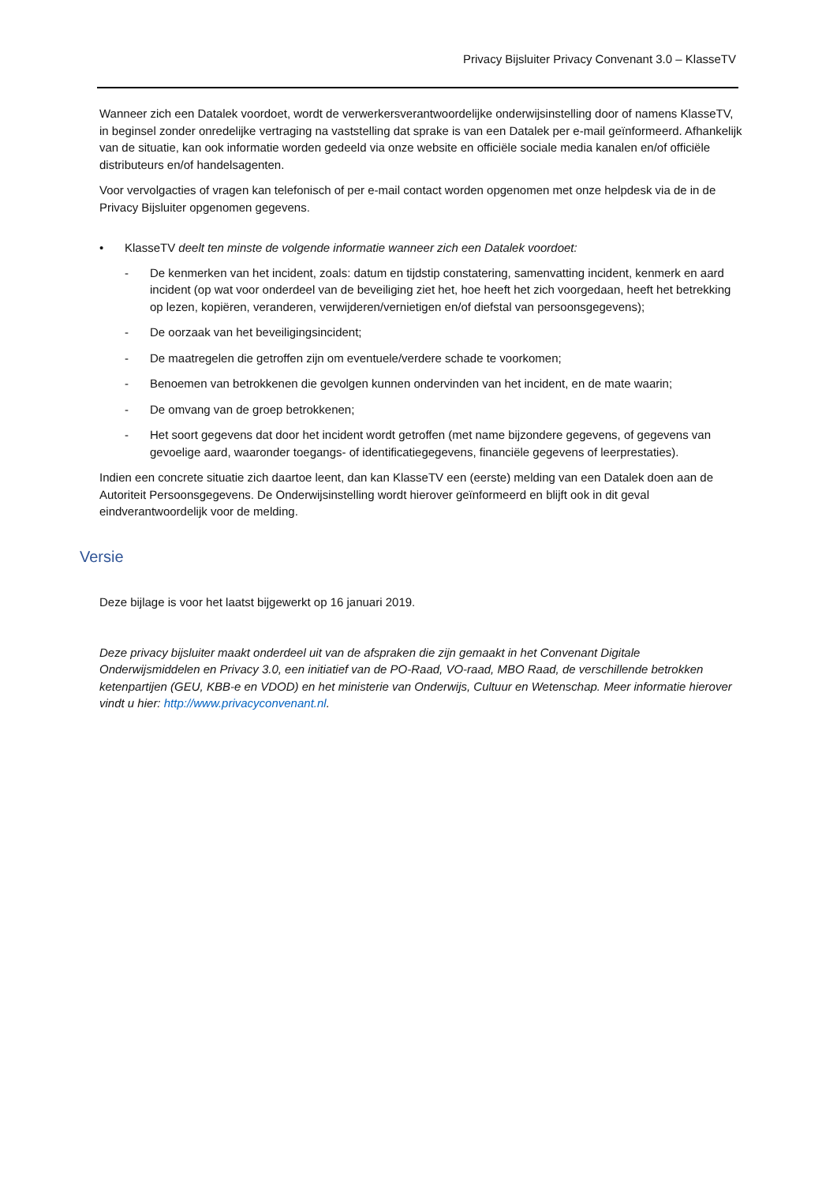Privacy Bijsluiter Privacy Convenant 3.0 – KlasseTV
Wanneer zich een Datalek voordoet, wordt de verwerkersverantwoordelijke onderwijsinstelling door of namens KlasseTV, in beginsel zonder onredelijke vertraging na vaststelling dat sprake is van een Datalek per e-mail geïnformeerd. Afhankelijk van de situatie, kan ook informatie worden gedeeld via onze website en officiële sociale media kanalen en/of officiële distributeurs en/of handelsagenten.
Voor vervolgacties of vragen kan telefonisch of per e-mail contact worden opgenomen met onze helpdesk via de in de Privacy Bijsluiter opgenomen gegevens.
• KlasseTV deelt ten minste de volgende informatie wanneer zich een Datalek voordoet:
- De kenmerken van het incident, zoals: datum en tijdstip constatering, samenvatting incident, kenmerk en aard incident (op wat voor onderdeel van de beveiliging ziet het, hoe heeft het zich voorgedaan, heeft het betrekking op lezen, kopiëren, veranderen, verwijderen/vernietigen en/of diefstal van persoonsgegevens);
- De oorzaak van het beveiligingsincident;
- De maatregelen die getroffen zijn om eventuele/verdere schade te voorkomen;
- Benoemen van betrokkenen die gevolgen kunnen ondervinden van het incident, en de mate waarin;
- De omvang van de groep betrokkenen;
- Het soort gegevens dat door het incident wordt getroffen (met name bijzondere gegevens, of gegevens van gevoelige aard, waaronder toegangs- of identificatiegegevens, financiële gegevens of leerprestaties).
Indien een concrete situatie zich daartoe leent, dan kan KlasseTV een (eerste) melding van een Datalek doen aan de Autoriteit Persoonsgegevens. De Onderwijsinstelling wordt hierover geïnformeerd en blijft ook in dit geval eindverantwoordelijk voor de melding.
Versie
Deze bijlage is voor het laatst bijgewerkt op 16 januari 2019.
Deze privacy bijsluiter maakt onderdeel uit van de afspraken die zijn gemaakt in het Convenant Digitale Onderwijsmiddelen en Privacy 3.0, een initiatief van de PO-Raad, VO-raad, MBO Raad, de verschillende betrokken ketenpartijen (GEU, KBB-e en VDOD) en het ministerie van Onderwijs, Cultuur en Wetenschap. Meer informatie hierover vindt u hier: http://www.privacyconvenant.nl.